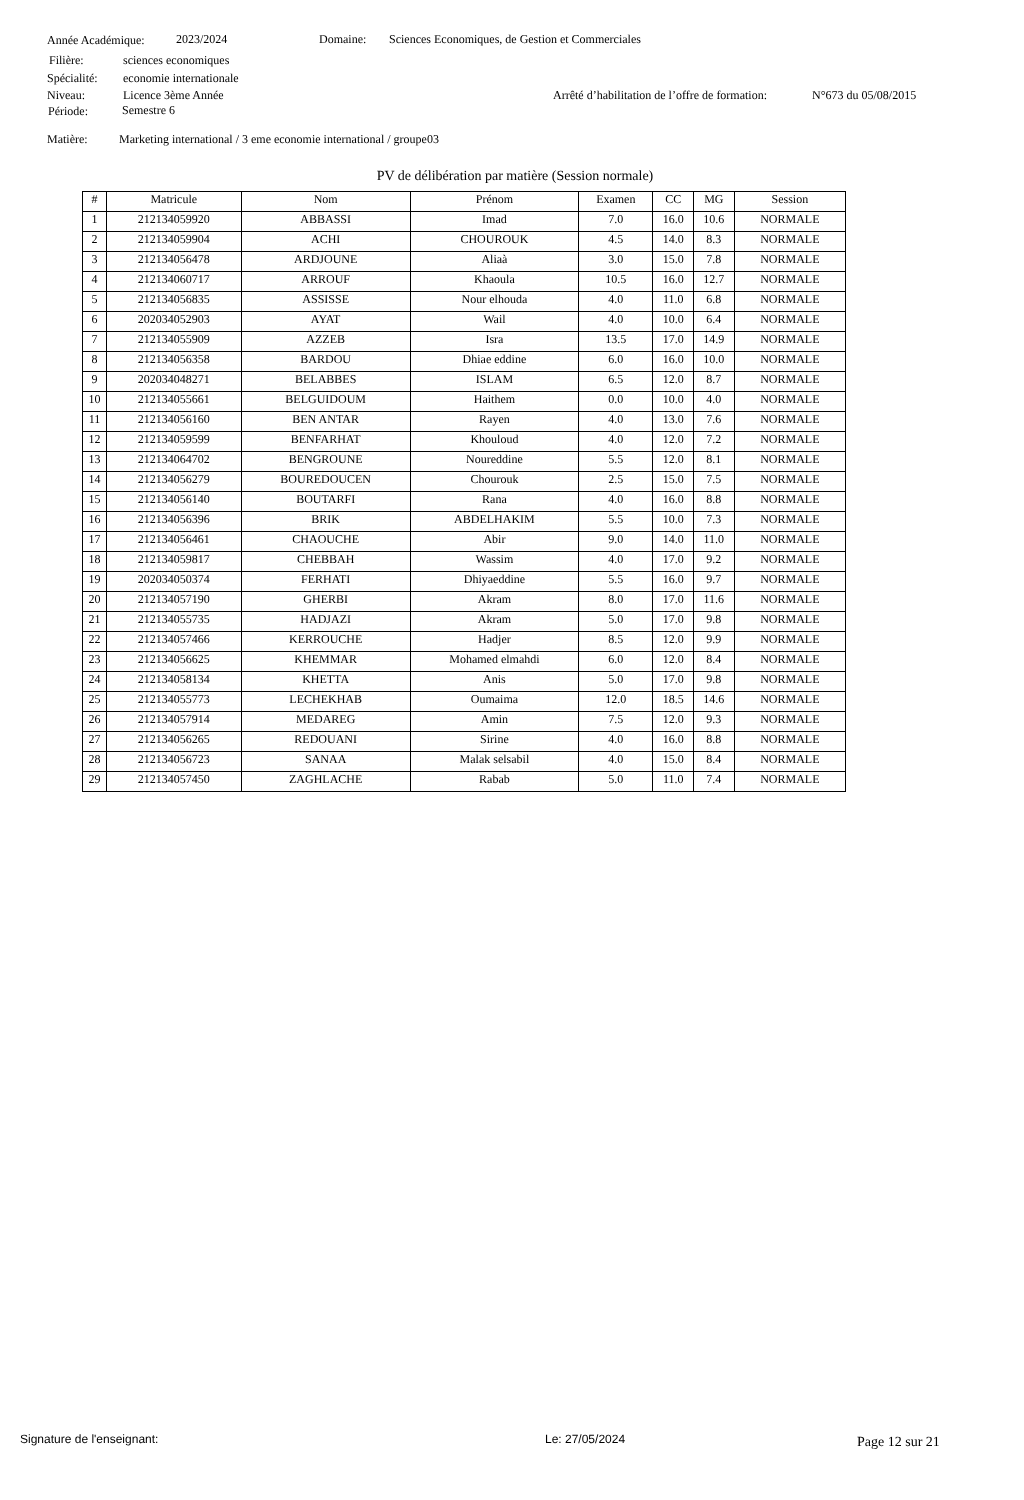Année Académique: 2023/2024 Domaine: Sciences Economiques, de Gestion et Commerciales
Filière: sciences economiques
Spécialité: economie internationale
Niveau: Licence 3ème Année Arrêté d’habilitation de l’offre de formation: N°673 du 05/08/2015
Période: Semestre 6
Matière: Marketing international / 3 eme economie international / groupe03
PV de délibération par matière (Session normale)
| # | Matricule | Nom | Prénom | Examen | CC | MG | Session |
| --- | --- | --- | --- | --- | --- | --- | --- |
| 1 | 212134059920 | ABBASSI | Imad | 7.0 | 16.0 | 10.6 | NORMALE |
| 2 | 212134059904 | ACHI | CHOUROUK | 4.5 | 14.0 | 8.3 | NORMALE |
| 3 | 212134056478 | ARDJOUNE | Aliaà | 3.0 | 15.0 | 7.8 | NORMALE |
| 4 | 212134060717 | ARROUF | Khaoula | 10.5 | 16.0 | 12.7 | NORMALE |
| 5 | 212134056835 | ASSISSE | Nour elhouda | 4.0 | 11.0 | 6.8 | NORMALE |
| 6 | 202034052903 | AYAT | Wail | 4.0 | 10.0 | 6.4 | NORMALE |
| 7 | 212134055909 | AZZEB | Isra | 13.5 | 17.0 | 14.9 | NORMALE |
| 8 | 212134056358 | BARDOU | Dhiae eddine | 6.0 | 16.0 | 10.0 | NORMALE |
| 9 | 202034048271 | BELABBES | ISLAM | 6.5 | 12.0 | 8.7 | NORMALE |
| 10 | 212134055661 | BELGUIDOUM | Haithem | 0.0 | 10.0 | 4.0 | NORMALE |
| 11 | 212134056160 | BEN ANTAR | Rayen | 4.0 | 13.0 | 7.6 | NORMALE |
| 12 | 212134059599 | BENFARHAT | Khouloud | 4.0 | 12.0 | 7.2 | NORMALE |
| 13 | 212134064702 | BENGROUNE | Noureddine | 5.5 | 12.0 | 8.1 | NORMALE |
| 14 | 212134056279 | BOUREDOUCEN | Chourouk | 2.5 | 15.0 | 7.5 | NORMALE |
| 15 | 212134056140 | BOUTARFI | Rana | 4.0 | 16.0 | 8.8 | NORMALE |
| 16 | 212134056396 | BRIK | ABDELHAKIM | 5.5 | 10.0 | 7.3 | NORMALE |
| 17 | 212134056461 | CHAOUCHE | Abir | 9.0 | 14.0 | 11.0 | NORMALE |
| 18 | 212134059817 | CHEBBAH | Wassim | 4.0 | 17.0 | 9.2 | NORMALE |
| 19 | 202034050374 | FERHATI | Dhiyaeddine | 5.5 | 16.0 | 9.7 | NORMALE |
| 20 | 212134057190 | GHERBI | Akram | 8.0 | 17.0 | 11.6 | NORMALE |
| 21 | 212134055735 | HADJAZI | Akram | 5.0 | 17.0 | 9.8 | NORMALE |
| 22 | 212134057466 | KERROUCHE | Hadjer | 8.5 | 12.0 | 9.9 | NORMALE |
| 23 | 212134056625 | KHEMMAR | Mohamed elmahdi | 6.0 | 12.0 | 8.4 | NORMALE |
| 24 | 212134058134 | KHETTA | Anis | 5.0 | 17.0 | 9.8 | NORMALE |
| 25 | 212134055773 | LECHEKHAB | Oumaima | 12.0 | 18.5 | 14.6 | NORMALE |
| 26 | 212134057914 | MEDAREG | Amin | 7.5 | 12.0 | 9.3 | NORMALE |
| 27 | 212134056265 | REDOUANI | Sirine | 4.0 | 16.0 | 8.8 | NORMALE |
| 28 | 212134056723 | SANAA | Malak selsabil | 4.0 | 15.0 | 8.4 | NORMALE |
| 29 | 212134057450 | ZAGHLACHE | Rabab | 5.0 | 11.0 | 7.4 | NORMALE |
Signature de l'enseignant: Le: 27/05/2024 Page 12 sur 21